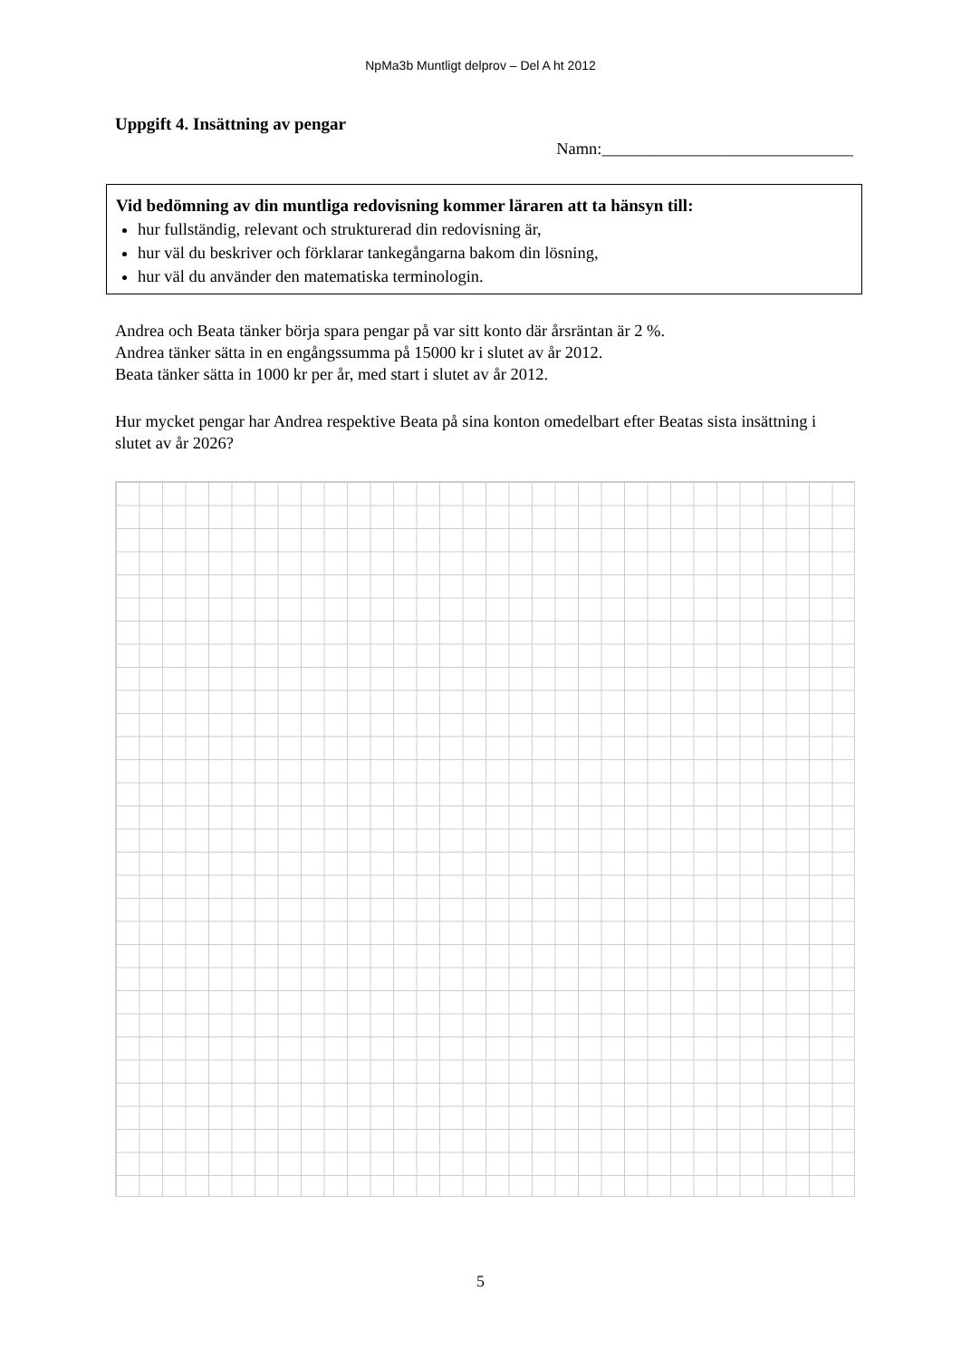NpMa3b Muntligt delprov – Del A ht 2012
Uppgift 4. Insättning av pengar
Namn:______________________________
Vid bedömning av din muntliga redovisning kommer läraren att ta hänsyn till:
hur fullständig, relevant och strukturerad din redovisning är,
hur väl du beskriver och förklarar tankegångarna bakom din lösning,
hur väl du använder den matematiska terminologin.
Andrea och Beata tänker börja spara pengar på var sitt konto där årsräntan är 2 %.
Andrea tänker sätta in en engångssumma på 15000 kr i slutet av år 2012.
Beata tänker sätta in 1000 kr per år, med start i slutet av år 2012.
Hur mycket pengar har Andrea respektive Beata på sina konton omedelbart efter Beatas sista insättning i slutet av år 2026?
5